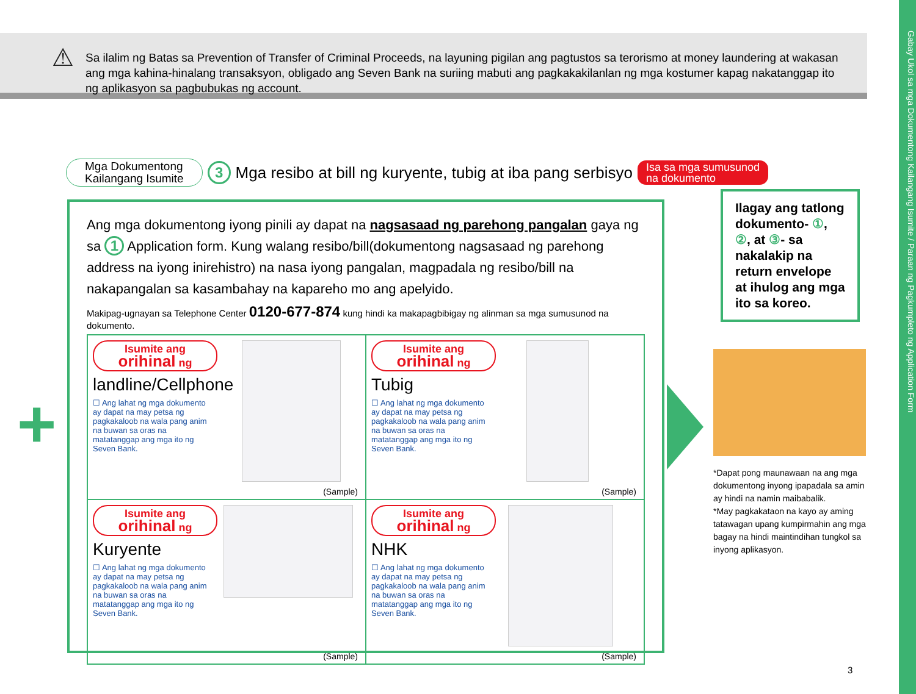Gabay Ukol sa mga Dokumentong Kailangang Isumite / Paraan ng Pagkumpleto ng Application Form
⚠ Sa ilalim ng Batas sa Prevention of Transfer of Criminal Proceeds, na layuning pigilan ang pagtustos sa terorismo at money laundering at wakasan ang mga kahina-hinalang transaksyon, obligado ang Seven Bank na suriing mabuti ang pagkakakilanlan ng mga kostumer kapag nakatanggap ito ng aplikasyon sa pagbubukas ng account.
Mga Dokumentong
Kailangang Isumite
3 Mga resibo at bill ng kuryente, tubig at iba pang serbisyo Isa sa mga sumusunod
na dokumento
Ang mga dokumentong iyong pinili ay dapat na nagsasaad ng parehong pangalan gaya ng sa 1 Application form. Kung walang resibo/bill(dokumentong nagsasaad ng parehong address na iyong inirehistro) na nasa iyong pangalan, magpadala ng resibo/bill na nakapangalan sa kasambahay na kapareho mo ang apelyido.
Makipag-ugnayan sa Telephone Center 0120-677-874 kung hindi ka makapagbibigay ng alinman sa mga sumusunod na dokumento.
Isumite ang
orihinal ng
landline/Cellphone
☐ Ang lahat ng mga dokumento ay dapat na may petsa ng pagkakaloob na wala pang anim na buwan sa oras na matatanggap ang mga ito ng Seven Bank.
(Sample)
Isumite ang
orihinal ng
Tubig
☐ Ang lahat ng mga dokumento ay dapat na may petsa ng pagkakaloob na wala pang anim na buwan sa oras na matatanggap ang mga ito ng Seven Bank.
(Sample)
Isumite ang
orihinal ng
Kuryente
☐ Ang lahat ng mga dokumento ay dapat na may petsa ng pagkakaloob na wala pang anim na buwan sa oras na matatanggap ang mga ito ng Seven Bank.
(Sample)
Isumite ang
orihinal ng
NHK
☐ Ang lahat ng mga dokumento ay dapat na may petsa ng pagkakaloob na wala pang anim na buwan sa oras na matatanggap ang mga ito ng Seven Bank.
(Sample)
+
Ilagay ang tatlong dokumento- ①, ②, at ③- sa nakalakip na return envelope at ihulog ang mga ito sa koreo.
*Dapat pong maunawaan na ang mga dokumentong inyong ipapadala sa amin ay hindi na namin maibabalik.
*May pagkakataon na kayo ay aming tatawagan upang kumpirmahin ang mga bagay na hindi maintindihan tungkol sa inyong aplikasyon.
3